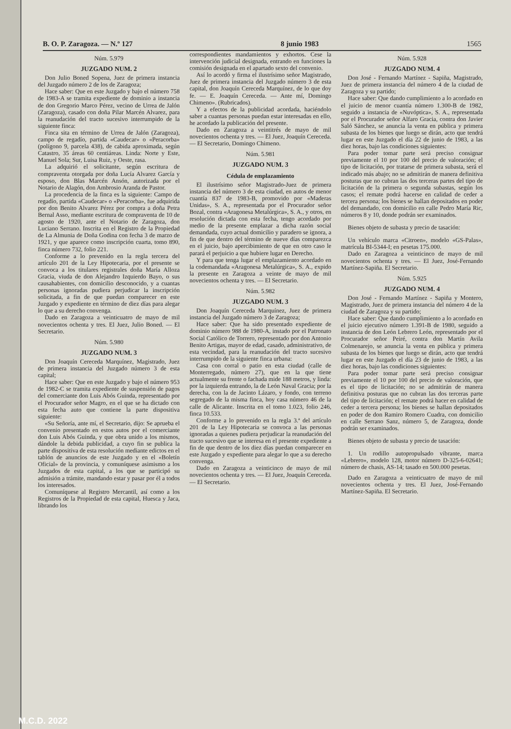B. O. P. Zaragoza. — N.º 127 8 junio 1983 1565
Núm. 5.979
JUZGADO NUM. 2
Don Julio Boned Sopena, Juez de primera instancia del Juzgado número 2 de los de Zaragoza;
Hace saber: Que en este Juzgado y bajo el número 758 de 1983-A se tramita expediente de dominio a instancia de don Gregorio Marco Pérez, vecino de Urrea de Jalón (Zaragoza), casado con doña Pilar Marcén Alvarez, para la reanudación del tracto sucesivo interrumpido de la siguiente finca:
Finca sita en término de Urrea de Jalón (Zaragoza), campo de regadío, partida «Caudecar» o «Peracorba» (polígono 9, parcela 438), de cabida aproximada, según Catastro, 35 áreas 60 centiáreas. Linda: Norte y Este, Manuel Sola; Sur, Luisa Ruiz, y Oeste, rasa.
La adquirió el solicitante, según escritura de compraventa otorgada por doña Lucía Alvarez García y esposo, don Blas Marcén Ansón, autorizada por el Notario de Alagón, don Ambrosio Aranda de Pastor.
La procedencia de la finca es la siguiente: Campo de regadío, partida «Caudecar» o «Peracorba», fue adquirida por don Benito Alvarez Pérez por compra a doña Petra Bernal Asso, mediante escritura de compraventa de 10 de agosto de 1920, ante el Notario de Zaragoza, don Luciano Serrano. Inscrita en el Registro de la Propiedad de La Almunia de Doña Godina con fecha 3 de marzo de 1921, y que aparece como inscripción cuarta, tomo 890, finca número 732, folio 221.
Conforme a lo prevenido en la regla tercera del artículo 201 de la Ley Hipotecaria, por el presente se convoca a los titulares registrales doña María Alloza Gracia, viuda de don Alejandro Izquierdo Bayo, o sus causahabientes, con domicilio desconocido, y a cuantas personas ignoradas pudiera perjudicar la inscripción solicitada, a fin de que puedan comparecer en este Juzgado y expediente en término de diez días para alegar lo que a su derecho convenga.
Dado en Zaragoza a veinticuatro de mayo de mil novecientos ochenta y tres. El Juez, Julio Boned. — El Secretario.
Núm. 5.980
JUZGADO NUM. 3
Don Joaquín Cereceda Marquínez, Magistrado, Juez de primera instancia del Juzgado número 3 de esta capital;
Hace saber: Que en este Juzgado y bajo el número 953 de 1982-C se tramita expediente de suspensión de pagos del comerciante don Luis Abós Guinda, representado por el Procurador señor Magro, en el que se ha dictado con esta fecha auto que contiene la parte dispositiva siguiente:
«Su Señoría, ante mí, el Secretario, dijo: Se aprueba el convenio presentado en estos autos por el comerciante don Luis Abós Guinda, y que obra unido a los mismos, dándole la debida publicidad, a cuyo fin se publica la parte dispositiva de esta resolución mediante edictos en el tablón de anuncios de este Juzgado y en el «Boletín Oficial» de la provincia, y comuníquese asimismo a los Juzgados de esta capital, a los que se participó su admisión a trámite, mandando estar y pasar por él a todos los interesados.
Comuníquese al Registro Mercantil, así como a los Registros de la Propiedad de esta capital, Huesca y Jaca, librando los
correspondientes mandamientos y exhortos. Cese la intervención judicial designada, entrando en funciones la comisión designada en el apartado sexto del convenio.
Así lo acordó y firma el ilustrísimo señor Magistrado, Juez de primera instancia del Juzgado número 3 de esta capital, don Joaquín Cereceda Marquínez, de lo que doy fe. — E. Joaquín Cereceda. — Ante mí, Domingo Chimeno». (Rubricados).
Y a efectos de la publicidad acordada, haciéndolo saber a cuantas personas puedan estar interesadas en ello, he acordado la publicación del presente.
Dado en Zaragoza a veintitrés de mayo de mil novecientos ochenta y tres. — El Juez, Joaquín Cereceda. — El Secretario, Domingo Chimeno.
Núm. 5.981
JUZGADO NUM. 3
Cédula de emplazamiento
El ilustrísimo señor Magistrado-Juez de primera instancia del número 3 de esta ciudad, en autos de menor cuantía 837 de 1983-B, promovido por «Maderas Unidas», S. A., representada por el Procurador señor Bozal, contra «Aragonesa Metalúrgica», S. A., y otros, en resolución dictada con esta fecha, tengo acordado por medio de la presente emplazar a dicha razón social demandada, cuyo actual domicilio y paradero se ignora, a fin de que dentro del término de nueve días comparezca en el juicio, bajo apercibimiento de que en otro caso le parará el perjuicio a que hubiere lugar en Derecho.
Y para que tenga lugar el emplazamiento acordado en la codemandada «Aragonesa Metalúrgica», S. A., expido la presente en Zaragoza a veinte de mayo de mil novecientos ochenta y tres. — El Secretario.
Núm. 5.982
JUZGADO NUM. 3
Don Joaquín Cereceda Marquínez, Juez de primera instancia del Juzgado número 3 de Zaragoza;
Hace saber: Que ha sido presentado expediente de dominio número 988 de 1980-A, instado por el Patronato Social Católico de Torrero, representado por don Antonio Benito Artigas, mayor de edad, casado, administrativo, de esta vecindad, para la reanudación del tracto sucesivo interrumpido de la siguiente finca urbana:
Casa con corral o patio en esta ciudad (calle de Monterregado, número 27), que en la que tiene actualmente su frente o fachada mide 188 metros, y linda: por la izquierda entrando, la de León Naval Gracia; por la derecha, con la de Jacinto Lázaro, y fondo, con terreno segregado de la misma finca, hoy casa número 46 de la calle de Alicante. Inscrita en el tomo 1.023, folio 246, finca 10.533.
Conforme a lo prevenido en la regla 3.ª del artículo 201 de la Ley Hipotecaria se convoca a las personas ignoradas a quienes pudiera perjudicar la reanudación del tracto sucesivo que se interesa en el presente expediente a fin de que dentro de los diez días puedan comparecer en este Juzgado y expediente para alegar lo que a su derecho convenga.
Dado en Zaragoza a veinticinco de mayo de mil novecientos ochenta y tres. — El Juez, Joaquín Cereceda. — El Secretario.
Núm. 5.928
JUZGADO NUM. 4
Don José - Fernando Martínez - Sapiña, Magistrado, Juez de primera instancia del número 4 de la ciudad de Zaragoza y su partido;
Hace saber: Que dando cumplimiento a lo acordado en el juicio de menor cuantía número 1.300-B de 1982, seguido a instancia de «Nuvóptica», S. A., representada por el Procurador señor Alfaro Gracia, contra don Javier Saló Sánchez, se anuncia la venta en pública y primera subasta de los bienes que luego se dirán, acto que tendrá lugar en este Juzgado el día 22 de junio de 1983, a las diez horas, bajo las condiciones siguientes:
Para poder tomar parte será preciso consignar previamente el 10 por 100 del precio de valoración; el tipo de licitación, por tratarse de primera subasta, será el indicado más abajo; no se admitirán de manera definitiva posturas que no cubran las dos terceras partes del tipo de licitación de la primera o segunda subastas, según los casos; el remate podrá hacerse en calidad de ceder a tercera persona; los bienes se hallan depositados en poder del demandado, con domicilio en calle Pedro María Ric, números 8 y 10, donde podrán ser examinados.
Bienes objeto de subasta y precio de tasación:
Un vehículo marca «Citroen», modelo «GS-Palas», matrícula BI-5344-I; en pesetas 175.000.
Dado en Zaragoza a veinticinco de mayo de mil novecientos ochenta y tres. — El Juez, José-Fernando Martínez-Sapiña. El Secretario.
Núm. 5.925
JUZGADO NUM. 4
Don José - Fernando Martínez - Sapiña y Montero, Magistrado, Juez de primera instancia del número 4 de la ciudad de Zaragoza y su partido;
Hace saber: Que dando cumplimiento a lo acordado en el juicio ejecutivo número 1.391-B de 1980, seguido a instancia de don León Lebrero León, representado por el Procurador señor Peiré, contra don Martín Avila Colmenarejo, se anuncia la venta en pública y primera subasta de los bienes que luego se dirán, acto que tendrá lugar en este Juzgado el día 23 de junio de 1983, a las diez horas, bajo las condiciones siguientes:
Para poder tomar parte será preciso consignar previamente el 10 por 100 del precio de valoración, que es el tipo de licitación; no se admitirán de manera definitiva posturas que no cubran las dos terceras parte del tipo de licitación; el remate podrá hacer en calidad de ceder a tercera persona; los bienes se hallan depositados en poder de don Ramiro Romero Cuadra, con domicilio en calle Serrano Sanz, número 5, de Zaragoza, donde podrán ser examinados.
Bienes objeto de subasta y precio de tasación:
1. Un rodillo autopropulsado vibrante, marca «Lebrero», modelo 128, motor número D-325-6-02641; número de chasis, AS-14; tasado en 500.000 pesetas.
Dado en Zaragoza a veinticuatro de mayo de mil novecientos ochenta y tres. El Juez, José-Fernando Martínez-Sapiña. El Secretario.
M.C.D. 2022